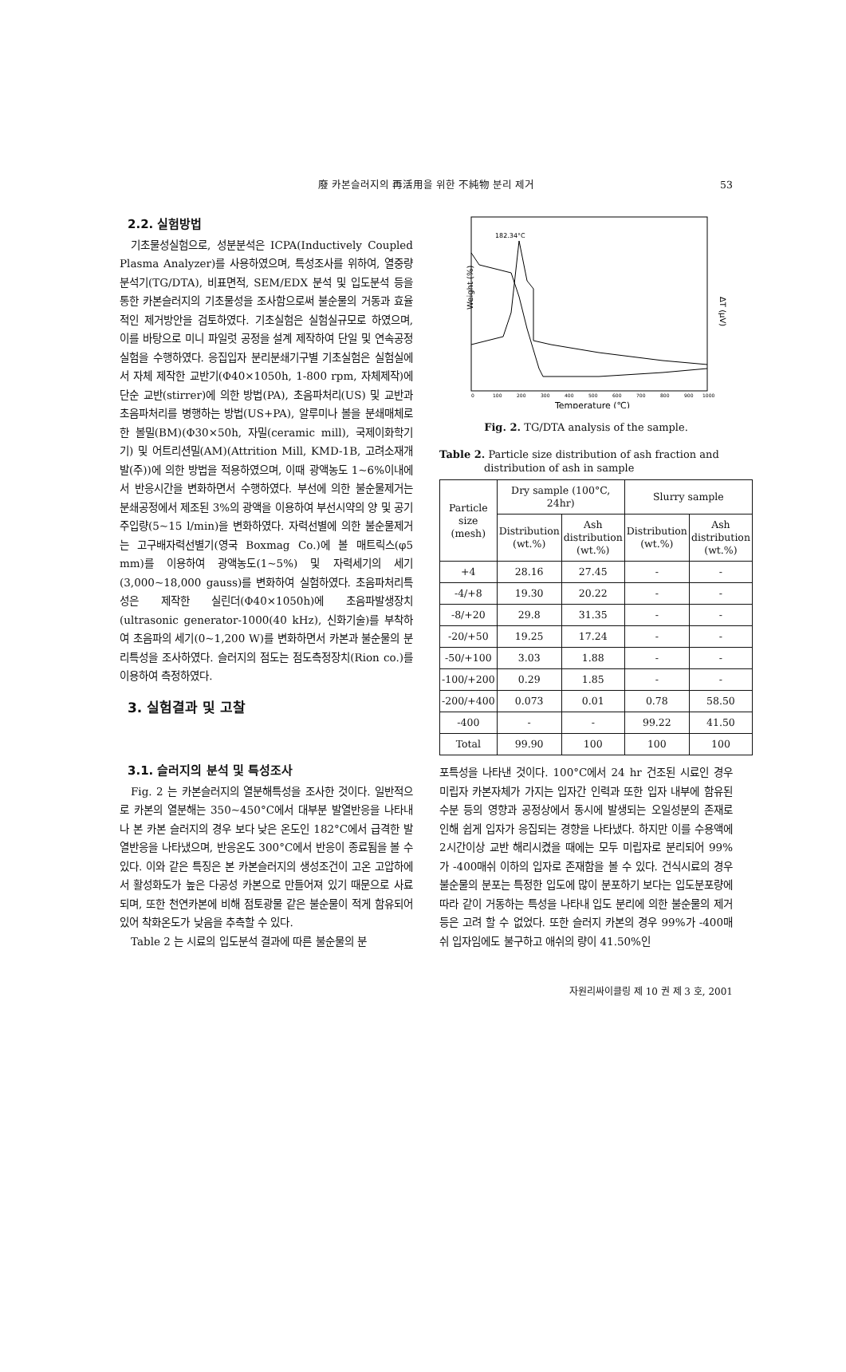廢 카본슬러지의 再活用을 위한 不純物 분리 제거 53
2.2. 실험방법
기초물성실험으로, 성분분석은 ICPA(Inductively Coupled Plasma Analyzer)를 사용하였으며, 특성조사를 위하여, 열중량분석기(TG/DTA), 비표면적, SEM/EDX 분석 및 입도분석 등을 통한 카본슬러지의 기초물성을 조사함으로써 불순물의 거동과 효율적인 제거방안을 검토하였다. 기초실험은 실험실규모로 하였으며, 이를 바탕으로 미니 파일럿 공정을 설계 제작하여 단일 및 연속공정실험을 수행하였다. 응집입자 분리분쇄기구별 기초실험은 실험실에서 자체 제작한 교반기(Φ40×1050h, 1-800 rpm, 자체제작)에 단순 교반(stirrer)에 의한 방법(PA), 초음파처리(US) 및 교반과 초음파처리를 병행하는 방법(US+PA), 알루미나 볼을 분쇄매체로 한 볼밀(BM)(Φ30×50h, 자밀(ceramic mill), 국제이화학기기) 및 어트리션밀(AM)(Attrition Mill, KMD-1B, 고려소재개발(주))에 의한 방법을 적용하였으며, 이때 광액농도 1~6%이내에서 반응시간을 변화하면서 수행하였다. 부선에 의한 불순물제거는 분쇄공정에서 제조된 3%의 광액을 이용하여 부선시약의 양 및 공기주입량(5~15 l/min)을 변화하였다. 자력선별에 의한 불순물제거는 고구배자력선별기(영국 Boxmag Co.)에 볼 매트릭스(φ5 mm)를 이용하여 광액농도(1~5%) 및 자력세기의 세기(3,000~18,000 gauss)를 변화하여 실험하였다. 초음파처리특성은 제작한 실린더(Φ40×1050h)에 초음파발생장치(ultrasonic generator-1000(40 kHz), 신화기술)를 부착하여 초음파의 세기(0~1,200 W)를 변화하면서 카본과 불순물의 분리특성을 조사하였다. 슬러지의 점도는 점도측정장치(Rion co.)를 이용하여 측정하였다.
3. 실험결과 및 고찰
182.34°C
Weight (%)
ΔT (μV)
0
100
200
300
400
500
600
700
800
900
1000
Temperature (℃)
Fig. 2. TG/DTA analysis of the sample.
Table 2. Particle size distribution of ash fraction and distribution of ash in sample
| Particle size (mesh) | Dry sample (100°C, 24hr) | | Slurry sample | |
| --- | --- | --- | --- | --- |
| | Distribution (wt.%) | Ash distribution (wt.%) | Distribution (wt.%) | Ash distribution (wt.%) |
| +4 | 28.16 | 27.45 | - | - |
| -4/+8 | 19.30 | 20.22 | - | - |
| -8/+20 | 29.8 | 31.35 | - | - |
| -20/+50 | 19.25 | 17.24 | - | - |
| -50/+100 | 3.03 | 1.88 | - | - |
| -100/+200 | 0.29 | 1.85 | - | - |
| -200/+400 | 0.073 | 0.01 | 0.78 | 58.50 |
| -400 | - | - | 99.22 | 41.50 |
| Total | 99.90 | 100 | 100 | 100 |
3.1. 슬러지의 분석 및 특성조사
Fig. 2 는 카본슬러지의 열분해특성을 조사한 것이다. 일반적으로 카본의 열분해는 350~450°C에서 대부분 발열반응을 나타내나 본 카본 슬러지의 경우 보다 낮은 온도인 182°C에서 급격한 발열반응을 나타냈으며, 반응온도 300°C에서 반응이 종료됨을 볼 수 있다. 이와 같은 특징은 본 카본슬러지의 생성조건이 고온 고압하에서 활성화도가 높은 다공성 카본으로 만들어져 있기 때문으로 사료되며, 또한 천연카본에 비해 점토광물 같은 불순물이 적게 함유되어 있어 착화온도가 낮음을 추측할 수 있다.
Table 2 는 시료의 입도분석 결과에 따른 불순물의 분
포특성을 나타낸 것이다. 100°C에서 24 hr 건조된 시료인 경우 미립자 카본자체가 가지는 입자간 인력과 또한 입자 내부에 함유된 수분 등의 영향과 공정상에서 동시에 발생되는 오일성분의 존재로 인해 쉽게 입자가 응집되는 경향을 나타냈다. 하지만 이를 수용액에 2시간이상 교반 해리시켰을 때에는 모두 미립자로 분리되어 99%가 -400매쉬 이하의 입자로 존재함을 볼 수 있다. 건식시료의 경우 불순물의 분포는 특정한 입도에 많이 분포하기 보다는 입도분포량에 따라 같이 거동하는 특성을 나타내 입도 분리에 의한 불순물의 제거 등은 고려 할 수 없었다. 또한 슬러지 카본의 경우 99%가 -400매쉬 입자임에도 불구하고 애쉬의 량이 41.50%인
자원리싸이클링 제 10 권 제 3 호, 2001